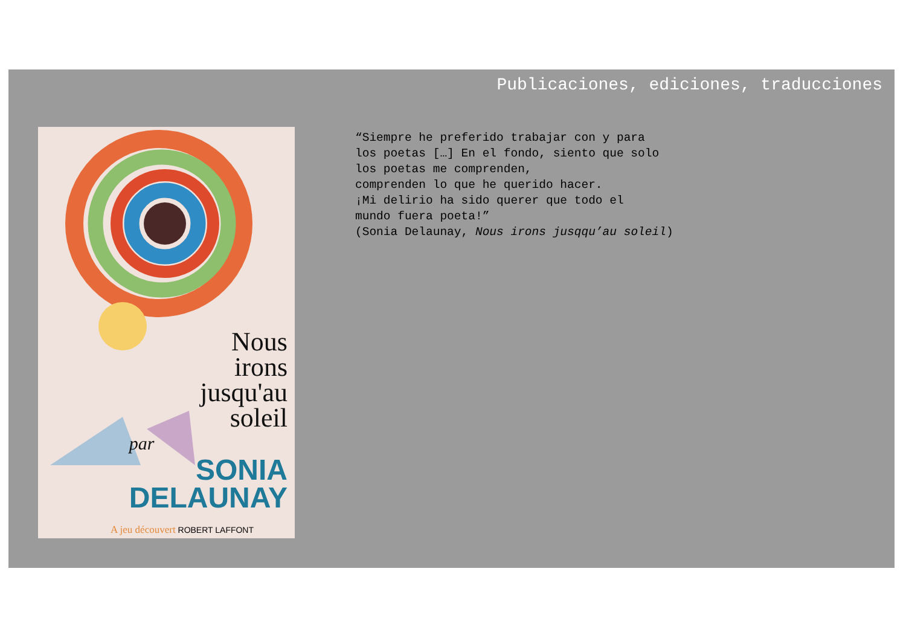Publicaciones, ediciones, traducciones
Nous
irons
jusqu'au
soleil
par
SONIA
DELAUNAY
A jeu découvert ROBERT LAFFONT
“Siempre he preferido trabajar con y para los poetas […] En el fondo, siento que solo los poetas me comprenden, comprenden lo que he querido hacer. ¡Mi delirio ha sido querer que todo el mundo fuera poeta!” (Sonia Delaunay, Nous irons jusqqu’au soleil)